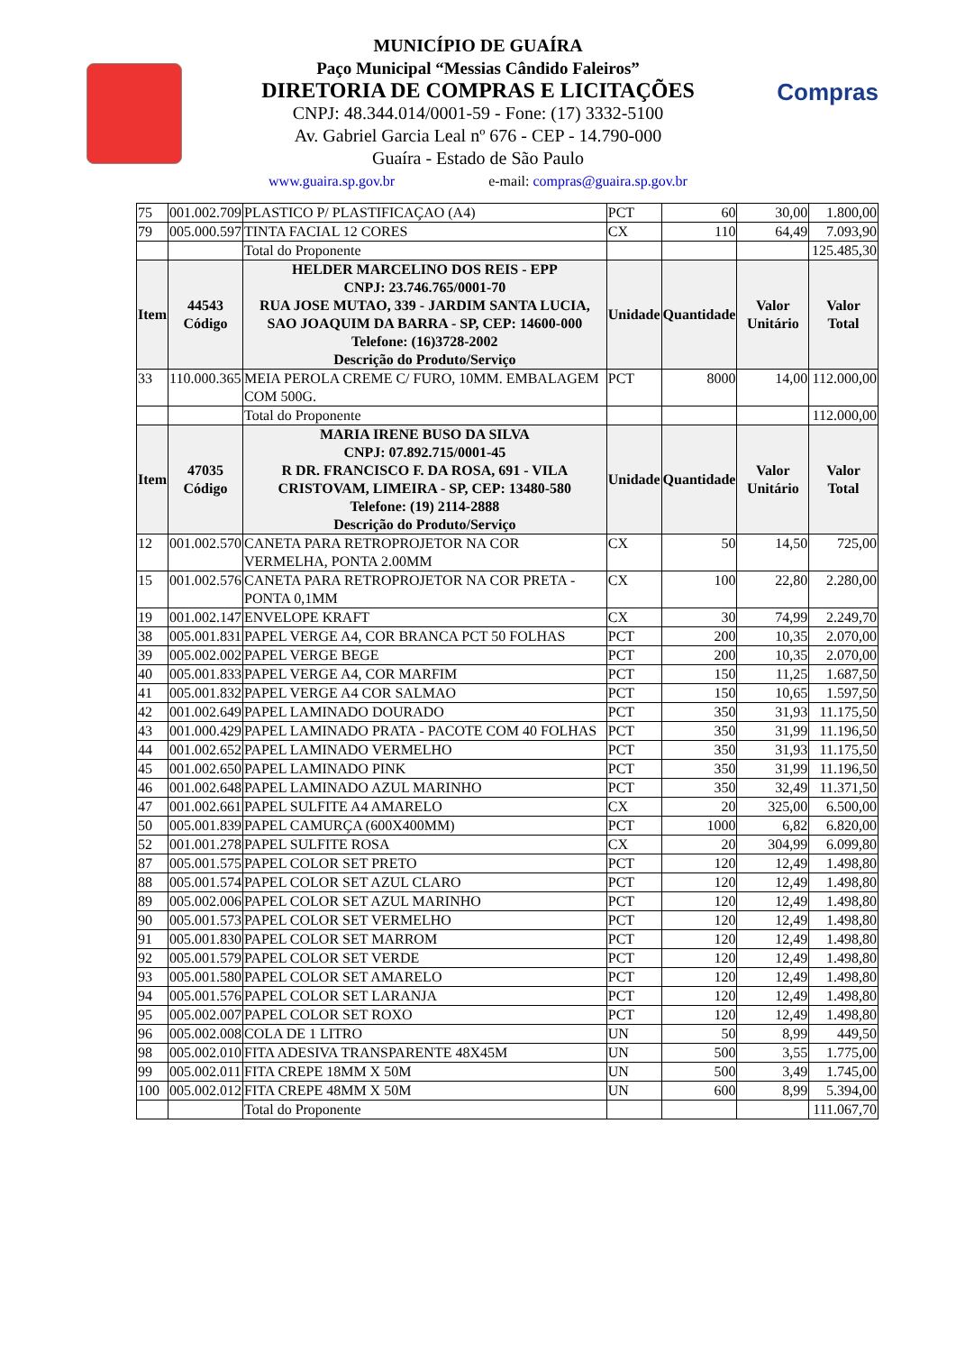Compras
MUNICÍPIO DE GUAÍRA
Paço Municipal “Messias Cândido Faleiros”
DIRETORIA DE COMPRAS E LICITAÇÕES
CNPJ: 48.344.014/0001-59 - Fone: (17) 3332-5100
Av. Gabriel Garcia Leal nº 676 - CEP - 14.790-000
Guaíra - Estado de São Paulo
www.guaira.sp.gov.br e-mail: compras@guaira.sp.gov.br
| 75 | 001.002.709 | PLASTICO P/ PLASTIFICAÇAO (A4) | PCT | 60 | 30,00 | 1.800,00 |
| 79 | 005.000.597 | TINTA FACIAL 12 CORES | CX | 110 | 64,49 | 7.093,90 |
| | | Total do Proponente | | | | 125.485,30 |
| Item | 44543 Código | HELDER MARCELINO DOS REIS - EPP CNPJ: 23.746.765/0001-70 RUA JOSE MUTAO, 339 - JARDIM SANTA LUCIA, SAO JOAQUIM DA BARRA - SP, CEP: 14600-000 Telefone: (16)3728-2002 Descrição do Produto/Serviço | Unidade | Quantidade | Valor Unitário | Valor Total |
| 33 | 110.000.365 | MEIA PEROLA CREME C/ FURO, 10MM. EMBALAGEM COM 500G. | PCT | 8000 | 14,00 | 112.000,00 |
| | | Total do Proponente | | | | 112.000,00 |
| Item | 47035 Código | MARIA IRENE BUSO DA SILVA CNPJ: 07.892.715/0001-45 R DR. FRANCISCO F. DA ROSA, 691 - VILA CRISTOVAM, LIMEIRA - SP, CEP: 13480-580 Telefone: (19) 2114-2888 Descrição do Produto/Serviço | Unidade | Quantidade | Valor Unitário | Valor Total |
| 12 | 001.002.570 | CANETA PARA RETROPROJETOR NA COR VERMELHA, PONTA 2.00MM | CX | 50 | 14,50 | 725,00 |
| 15 | 001.002.576 | CANETA PARA RETROPROJETOR NA COR PRETA - PONTA 0,1MM | CX | 100 | 22,80 | 2.280,00 |
| 19 | 001.002.147 | ENVELOPE KRAFT | CX | 30 | 74,99 | 2.249,70 |
| 38 | 005.001.831 | PAPEL VERGE A4, COR BRANCA PCT 50 FOLHAS | PCT | 200 | 10,35 | 2.070,00 |
| 39 | 005.002.002 | PAPEL VERGE BEGE | PCT | 200 | 10,35 | 2.070,00 |
| 40 | 005.001.833 | PAPEL VERGE A4, COR MARFIM | PCT | 150 | 11,25 | 1.687,50 |
| 41 | 005.001.832 | PAPEL VERGE A4 COR SALMAO | PCT | 150 | 10,65 | 1.597,50 |
| 42 | 001.002.649 | PAPEL LAMINADO DOURADO | PCT | 350 | 31,93 | 11.175,50 |
| 43 | 001.000.429 | PAPEL LAMINADO PRATA - PACOTE COM 40 FOLHAS | PCT | 350 | 31,99 | 11.196,50 |
| 44 | 001.002.652 | PAPEL LAMINADO VERMELHO | PCT | 350 | 31,93 | 11.175,50 |
| 45 | 001.002.650 | PAPEL LAMINADO PINK | PCT | 350 | 31,99 | 11.196,50 |
| 46 | 001.002.648 | PAPEL LAMINADO AZUL MARINHO | PCT | 350 | 32,49 | 11.371,50 |
| 47 | 001.002.661 | PAPEL SULFITE A4 AMARELO | CX | 20 | 325,00 | 6.500,00 |
| 50 | 005.001.839 | PAPEL CAMURÇA (600X400MM) | PCT | 1000 | 6,82 | 6.820,00 |
| 52 | 001.001.278 | PAPEL SULFITE ROSA | CX | 20 | 304,99 | 6.099,80 |
| 87 | 005.001.575 | PAPEL COLOR SET PRETO | PCT | 120 | 12,49 | 1.498,80 |
| 88 | 005.001.574 | PAPEL COLOR SET AZUL CLARO | PCT | 120 | 12,49 | 1.498,80 |
| 89 | 005.002.006 | PAPEL COLOR SET AZUL MARINHO | PCT | 120 | 12,49 | 1.498,80 |
| 90 | 005.001.573 | PAPEL COLOR SET VERMELHO | PCT | 120 | 12,49 | 1.498,80 |
| 91 | 005.001.830 | PAPEL COLOR SET MARROM | PCT | 120 | 12,49 | 1.498,80 |
| 92 | 005.001.579 | PAPEL COLOR SET VERDE | PCT | 120 | 12,49 | 1.498,80 |
| 93 | 005.001.580 | PAPEL COLOR SET AMARELO | PCT | 120 | 12,49 | 1.498,80 |
| 94 | 005.001.576 | PAPEL COLOR SET LARANJA | PCT | 120 | 12,49 | 1.498,80 |
| 95 | 005.002.007 | PAPEL COLOR SET ROXO | PCT | 120 | 12,49 | 1.498,80 |
| 96 | 005.002.008 | COLA DE 1 LITRO | UN | 50 | 8,99 | 449,50 |
| 98 | 005.002.010 | FITA ADESIVA TRANSPARENTE 48X45M | UN | 500 | 3,55 | 1.775,00 |
| 99 | 005.002.011 | FITA CREPE 18MM X 50M | UN | 500 | 3,49 | 1.745,00 |
| 100 | 005.002.012 | FITA CREPE 48MM X 50M | UN | 600 | 8,99 | 5.394,00 |
| | | Total do Proponente | | | | 111.067,70 |